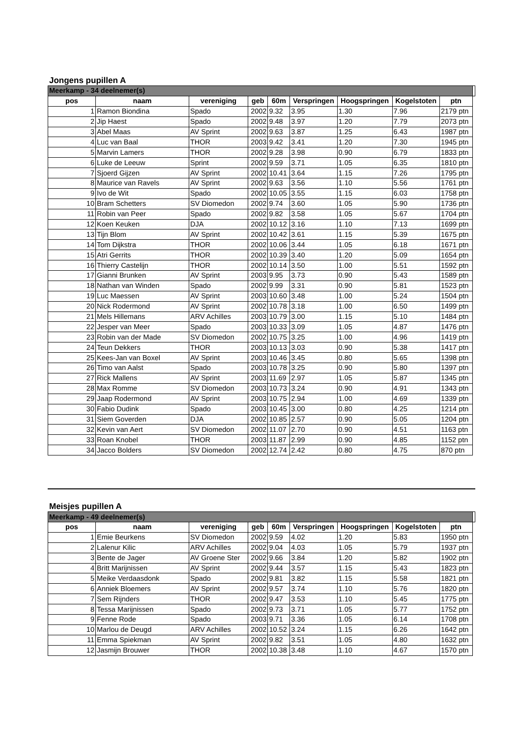Jongens pupillen A
| Meerkamp - 34 deelnemer(s) | | | | | | | | | |
| pos | naam | vereniging | geb | 60m | Verspringen | Hoogspringen | Kogelstoten | ptn | |
| 1 | Ramon Biondina | Spado | 2002 | 9.32 | 3.95 | 1.30 | 7.96 | 2179 ptn | |
| 2 | Jip Haest | Spado | 2002 | 9.48 | 3.97 | 1.20 | 7.79 | 2073 ptn | |
| 3 | Abel Maas | AV Sprint | 2002 | 9.63 | 3.87 | 1.25 | 6.43 | 1987 ptn | |
| 4 | Luc van Baal | THOR | 2003 | 9.42 | 3.41 | 1.20 | 7.30 | 1945 ptn | |
| 5 | Marvin Lamers | THOR | 2002 | 9.28 | 3.98 | 0.90 | 6.79 | 1833 ptn | |
| 6 | Luke de Leeuw | Sprint | 2002 | 9.59 | 3.71 | 1.05 | 6.35 | 1810 ptn | |
| 7 | Sjoerd Gijzen | AV Sprint | 2002 | 10.41 | 3.64 | 1.15 | 7.26 | 1795 ptn | |
| 8 | Maurice van Ravels | AV Sprint | 2002 | 9.63 | 3.56 | 1.10 | 5.56 | 1761 ptn | |
| 9 | Ivo de Wit | Spado | 2002 | 10.05 | 3.55 | 1.15 | 6.03 | 1758 ptn | |
| 10 | Bram Schetters | SV Diomedon | 2002 | 9.74 | 3.60 | 1.05 | 5.90 | 1736 ptn | |
| 11 | Robin van Peer | Spado | 2002 | 9.82 | 3.58 | 1.05 | 5.67 | 1704 ptn | |
| 12 | Koen Keuken | DJA | 2002 | 10.12 | 3.16 | 1.10 | 7.13 | 1699 ptn | |
| 13 | Tijn Blom | AV Sprint | 2002 | 10.42 | 3.61 | 1.15 | 5.39 | 1675 ptn | |
| 14 | Tom Dijkstra | THOR | 2002 | 10.06 | 3.44 | 1.05 | 6.18 | 1671 ptn | |
| 15 | Atri Gerrits | THOR | 2002 | 10.39 | 3.40 | 1.20 | 5.09 | 1654 ptn | |
| 16 | Thierry Castelijn | THOR | 2002 | 10.14 | 3.50 | 1.00 | 5.51 | 1592 ptn | |
| 17 | Gianni Brunken | AV Sprint | 2003 | 9.95 | 3.73 | 0.90 | 5.43 | 1589 ptn | |
| 18 | Nathan van Winden | Spado | 2002 | 9.99 | 3.31 | 0.90 | 5.81 | 1523 ptn | |
| 19 | Luc Maessen | AV Sprint | 2003 | 10.60 | 3.48 | 1.00 | 5.24 | 1504 ptn | |
| 20 | Nick Rodermond | AV Sprint | 2002 | 10.78 | 3.18 | 1.00 | 6.50 | 1499 ptn | |
| 21 | Mels Hillemans | ARV Achilles | 2003 | 10.79 | 3.00 | 1.15 | 5.10 | 1484 ptn | |
| 22 | Jesper van Meer | Spado | 2003 | 10.33 | 3.09 | 1.05 | 4.87 | 1476 ptn | |
| 23 | Robin van der Made | SV Diomedon | 2002 | 10.75 | 3.25 | 1.00 | 4.96 | 1419 ptn | |
| 24 | Teun Dekkers | THOR | 2003 | 10.13 | 3.03 | 0.90 | 5.38 | 1417 ptn | |
| 25 | Kees-Jan van Boxel | AV Sprint | 2003 | 10.46 | 3.45 | 0.80 | 5.65 | 1398 ptn | |
| 26 | Timo van Aalst | Spado | 2003 | 10.78 | 3.25 | 0.90 | 5.80 | 1397 ptn | |
| 27 | Rick Mallens | AV Sprint | 2003 | 11.69 | 2.97 | 1.05 | 5.87 | 1345 ptn | |
| 28 | Max Romme | SV Diomedon | 2003 | 10.73 | 3.24 | 0.90 | 4.91 | 1343 ptn | |
| 29 | Jaap Rodermond | AV Sprint | 2003 | 10.75 | 2.94 | 1.00 | 4.69 | 1339 ptn | |
| 30 | Fabio Dudink | Spado | 2003 | 10.45 | 3.00 | 0.80 | 4.25 | 1214 ptn | |
| 31 | Siem Goverden | DJA | 2002 | 10.85 | 2.57 | 0.90 | 5.05 | 1204 ptn | |
| 32 | Kevin van Aert | SV Diomedon | 2002 | 11.07 | 2.70 | 0.90 | 4.51 | 1163 ptn | |
| 33 | Roan Knobel | THOR | 2003 | 11.87 | 2.99 | 0.90 | 4.85 | 1152 ptn | |
| 34 | Jacco Bolders | SV Diomedon | 2002 | 12.74 | 2.42 | 0.80 | 4.75 | 870 ptn | |
Meisjes pupillen A
| Meerkamp - 49 deelnemer(s) | | | | | | | | | |
| pos | naam | vereniging | geb | 60m | Verspringen | Hoogspringen | Kogelstoten | ptn | |
| 1 | Emie Beurkens | SV Diomedon | 2002 | 9.59 | 4.02 | 1.20 | 5.83 | 1950 ptn | |
| 2 | Lalenur Kilic | ARV Achilles | 2002 | 9.04 | 4.03 | 1.05 | 5.79 | 1937 ptn | |
| 3 | Bente de Jager | AV Groene Ster | 2002 | 9.66 | 3.84 | 1.20 | 5.82 | 1902 ptn | |
| 4 | Britt Marijnissen | AV Sprint | 2002 | 9.44 | 3.57 | 1.15 | 5.43 | 1823 ptn | |
| 5 | Meike Verdaasdonk | Spado | 2002 | 9.81 | 3.82 | 1.15 | 5.58 | 1821 ptn | |
| 6 | Anniek Bloemers | AV Sprint | 2002 | 9.57 | 3.74 | 1.10 | 5.76 | 1820 ptn | |
| 7 | Sem Rijnders | THOR | 2002 | 9.47 | 3.53 | 1.10 | 5.45 | 1775 ptn | |
| 8 | Tessa Marijnissen | Spado | 2002 | 9.73 | 3.71 | 1.05 | 5.77 | 1752 ptn | |
| 9 | Fenne Rode | Spado | 2003 | 9.71 | 3.36 | 1.05 | 6.14 | 1708 ptn | |
| 10 | Marlou de Deugd | ARV Achilles | 2002 | 10.52 | 3.24 | 1.15 | 6.26 | 1642 ptn | |
| 11 | Emma Spiekman | AV Sprint | 2002 | 9.82 | 3.51 | 1.05 | 4.80 | 1632 ptn | |
| 12 | Jasmijn Brouwer | THOR | 2002 | 10.38 | 3.48 | 1.10 | 4.67 | 1570 ptn | |